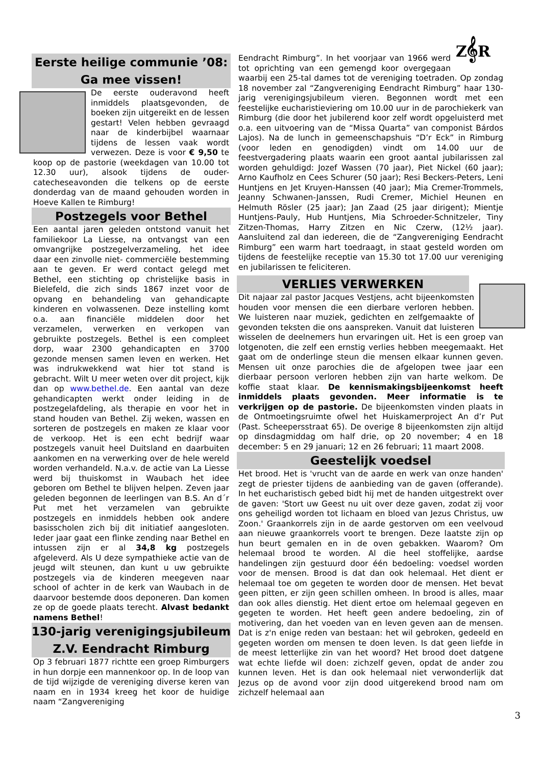Eerste heilige communie ’08:
Ga mee vissen!
De eerste ouderavond heeft inmiddels plaatsgevonden, de boeken zijn uitgereikt en de lessen gestart! Velen hebben gevraagd naar de kinderbijbel waarnaar tijdens de lessen vaak wordt verwezen. Deze is voor € 9,50 te koop op de pastorie (weekdagen van 10.00 tot 12.30 uur), alsook tijdens de ouder-catecheseavonden die telkens op de eerste donderdag van de maand gehouden worden in Hoeve Kallen te Rimburg!
Postzegels voor Bethel
Een aantal jaren geleden ontstond vanuit het familiekoor La Liesse, na ontvangst van een omvangrijke postzegelverzameling, het idee daar een zinvolle niet- commerciële bestemming aan te geven. Er werd contact gelegd met Bethel, een stichting op christelijke basis in Bielefeld, die zich sinds 1867 inzet voor de opvang en behandeling van gehandicapte kinderen en volwassenen. Deze instelling komt o.a. aan financiële middelen door het verzamelen, verwerken en verkopen van gebruikte postzegels. Bethel is een compleet dorp, waar 2300 gehandicapten en 3700 gezonde mensen samen leven en werken. Het was indrukwekkend wat hier tot stand is gebracht. Wilt U meer weten over dit project, kijk dan op www.bethel.de. Een aantal van deze gehandicapten werkt onder leiding in de postzegelafdeling, als therapie en voor het in stand houden van Bethel. Zij weken, wassen en sorteren de postzegels en maken ze klaar voor de verkoop. Het is een echt bedrijf waar postzegels vanuit heel Duitsland en daarbuiten aankomen en na verwerking over de hele wereld worden verhandeld. N.a.v. de actie van La Liesse werd bij thuiskomst in Waubach het idee geboren om Bethel te blijven helpen. Zeven jaar geleden begonnen de leerlingen van B.S. An d´r Put met het verzamelen van gebruikte postzegels en inmiddels hebben ook andere basisscholen zich bij dit initiatief aangesloten. Ieder jaar gaat een flinke zending naar Bethel en intussen zijn er al 34,8 kg postzegels afgeleverd. Als U deze sympathieke actie van de jeugd wilt steunen, dan kunt u uw gebruikte postzegels via de kinderen meegeven naar school of achter in de kerk van Waubach in de daarvoor bestemde doos deponeren. Dan komen ze op de goede plaats terecht. Alvast bedankt namens Bethel!
130-jarig verenigingsjubileum
Z.V. Eendracht Rimburg
Op 3 februari 1877 richtte een groep Rimburgers in hun dorpje een mannenkoor op. In de loop van de tijd wijzigde de vereniging diverse keren van naam en in 1934 kreeg het koor de huidige naam “Zangvereniging
Z𝄞R
Eendracht Rimburg”. In het voorjaar van 1966 werd tot oprichting van een gemengd koor overgegaan waarbij een 25-tal dames tot de vereniging toetraden. Op zondag 18 november zal “Zangvereniging Eendracht Rimburg” haar 130-jarig verenigingsjubileum vieren. Begonnen wordt met een feestelijke eucharistieviering om 10.00 uur in de parochiekerk van Rimburg (die door het jubilerend koor zelf wordt opgeluisterd met o.a. een uitvoering van de “Missa Quarta” van componist Bárdos Lajos). Na de lunch in gemeenschapshuis “D’r Eck” in Rimburg (voor leden en genodigden) vindt om 14.00 uur de feestvergadering plaats waarin een groot aantal jubilarissen zal worden gehuldigd: Jozef Wassen (70 jaar), Piet Nickel (60 jaar); Arno Kaufholz en Cees Schurer (50 jaar); Resi Beckers-Peters, Leni Huntjens en Jet Kruyen-Hanssen (40 jaar); Mia Cremer-Trommels, Jeanny Schwanen-Janssen, Rudi Cremer, Michiel Heunen en Helmuth Rösler (25 jaar); Jan Zaad (25 jaar dirigent); Mientje Huntjens-Pauly, Hub Huntjens, Mia Schroeder-Schnitzeler, Tiny Zitzen-Thomas, Harry Zitzen en Nic Czerw, (12½ jaar). Aansluitend zal dan iedereen, die de “Zangvereniging Eendracht Rimburg” een warm hart toedraagt, in staat gesteld worden om tijdens de feestelijke receptie van 15.30 tot 17.00 uur vereniging en jubilarissen te feliciteren.
VERLIES VERWERKEN
Dit najaar zal pastor Jacques Vestjens, acht bijeenkomsten houden voor mensen die een dierbare verloren hebben. We luisteren naar muziek, gedichten en zelfgemaakte of gevonden teksten die ons aanspreken. Vanuit dat luisteren wisselen de deelnemers hun ervaringen uit. Het is een groep van lotgenoten, die zelf een ernstig verlies hebben meegemaakt. Het gaat om de onderlinge steun die mensen elkaar kunnen geven. Mensen uit onze parochies die de afgelopen twee jaar een dierbaar persoon verloren hebben zijn van harte welkom. De koffie staat klaar. De kennismakingsbijeenkomst heeft inmiddels plaats gevonden. Meer informatie is te verkrijgen op de pastorie. De bijeenkomsten vinden plaats in de Ontmoetingsruimte ofwel het Huiskamerproject An d’r Put (Past. Scheepersstraat 65). De overige 8 bijeenkomsten zijn altijd op dinsdagmiddag om half drie, op 20 november; 4 en 18 december: 5 en 29 januari; 12 en 26 februari; 11 maart 2008.
Geestelijk voedsel
Het brood. Het is 'vrucht van de aarde en werk van onze handen' zegt de priester tijdens de aanbieding van de gaven (offerande). In het eucharistisch gebed bidt hij met de handen uitgestrekt over de gaven: 'Stort uw Geest nu uit over deze gaven, zodat zij voor ons geheiligd worden tot lichaam en bloed van Jezus Christus, uw Zoon.' Graankorrels zijn in de aarde gestorven om een veelvoud aan nieuwe graankorrels voort te brengen. Deze laatste zijn op hun beurt gemalen en in de oven gebakken. Waarom? Om helemaal brood te worden. Al die heel stoffelijke, aardse handelingen zijn gestuurd door één bedoeling: voedsel worden voor de mensen. Brood is dat dan ook helemaal. Het dient er helemaal toe om gegeten te worden door de mensen. Het bevat geen pitten, er zijn geen schillen omheen. In brood is alles, maar dan ook alles dienstig. Het dient ertoe om helemaal gegeven en gegeten te worden. Het heeft geen andere bedoeling, zin of motivering, dan het voeden van en leven geven aan de mensen. Dat is z'n enige reden van bestaan: het wil gebroken, gedeeld en gegeten worden om mensen te doen leven. Is dat geen liefde in de meest letterlijke zin van het woord? Het brood doet datgene wat echte liefde wil doen: zichzelf geven, opdat de ander zou kunnen leven. Het is dan ook helemaal niet verwonderlijk dat Jezus op de avond voor zijn dood uitgerekend brood nam om zichzelf helemaal aan
3